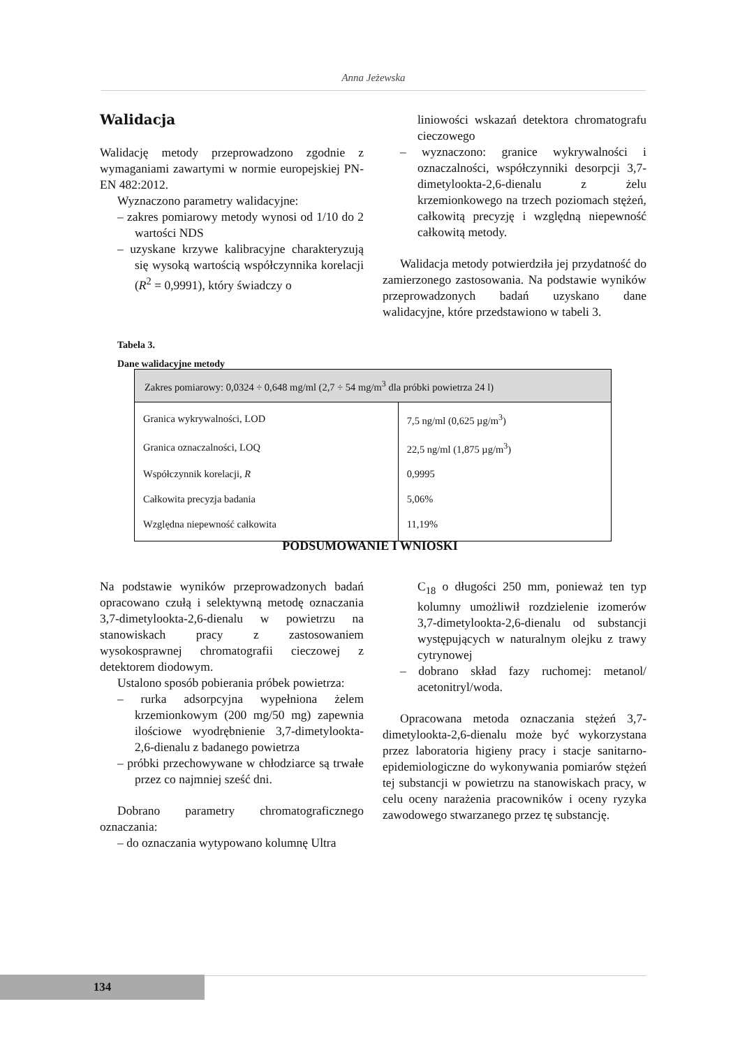Anna Jeżewska
Walidacja
Walidację metody przeprowadzono zgodnie z wymaganiami zawartymi w normie europejskiej PN-EN 482:2012.
Wyznaczono parametry walidacyjne:
– zakres pomiarowy metody wynosi od 1/10 do 2 wartości NDS
– uzyskane krzywe kalibracyjne charakteryzują się wysoką wartością współczynnika korelacji (R<sup>2</sup> = 0,9991), który świadczy o
liniowości wskazań detektora chromatografu cieczowego
– wyznaczono: granice wykrywalności i oznaczalności, współczynniki desorpcji 3,7-dimetylookta-2,6-dienalu z żelu krzemionkowego na trzech poziomach stężeń, całkowitą precyzję i względną niepewność całkowitą metody.
Walidacja metody potwierdziła jej przydatność do zamierzonego zastosowania. Na podstawie wyników przeprowadzonych badań uzyskano dane walidacyjne, które przedstawiono w tabeli 3.
Tabela 3.
Dane walidacyjne metody
| Zakres pomiarowy: 0,0324 ÷ 0,648 mg/ml (2,7 ÷ 54 mg/m<sup>3</sup> dla próbki powietrza 24 l) | |
| --- | --- |
| Granica wykrywalności, LOD | 7,5 ng/ml (0,625 µg/m<sup>3</sup>) |
| Granica oznaczalności, LOQ | 22,5 ng/ml (1,875 µg/m<sup>3</sup>) |
| Współczynnik korelacji, R | 0,9995 |
| Całkowita precyzja badania | 5,06% |
| Względna niepewność całkowita | 11,19% |
PODSUMOWANIE I WNIOSKI
Na podstawie wyników przeprowadzonych badań opracowano czułą i selektywną metodę oznaczania 3,7-dimetylookta-2,6-dienalu w powietrzu na stanowiskach pracy z zastosowaniem wysokosprawnej chromatografii cieczowej z detektorem diodowym.
Ustalono sposób pobierania próbek powietrza:
– rurka adsorpcyjna wypełniona żelem krzemionkowym (200 mg/50 mg) zapewnia ilościowe wyodrębnienie 3,7-dimetylookta-2,6-dienalu z badanego powietrza
– próbki przechowywane w chłodziarce są trwałe przez co najmniej sześć dni.
Dobrano parametry chromatograficznego oznaczania:
– do oznaczania wytypowano kolumnę Ultra
C<sub>18</sub> o długości 250 mm, ponieważ ten typ kolumny umożliwił rozdzielenie izomerów 3,7-dimetylookta-2,6-dienalu od substancji występujących w naturalnym olejku z trawy cytrynowej
– dobrano skład fazy ruchomej: metanol/ acetonitryl/woda.
Opracowana metoda oznaczania stężeń 3,7-dimetylookta-2,6-dienalu może być wykorzystana przez laboratoria higieny pracy i stacje sanitarno-epidemiologiczne do wykonywania pomiarów stężeń tej substancji w powietrzu na stanowiskach pracy, w celu oceny narażenia pracowników i oceny ryzyka zawodowego stwarzanego przez tę substancję.
134